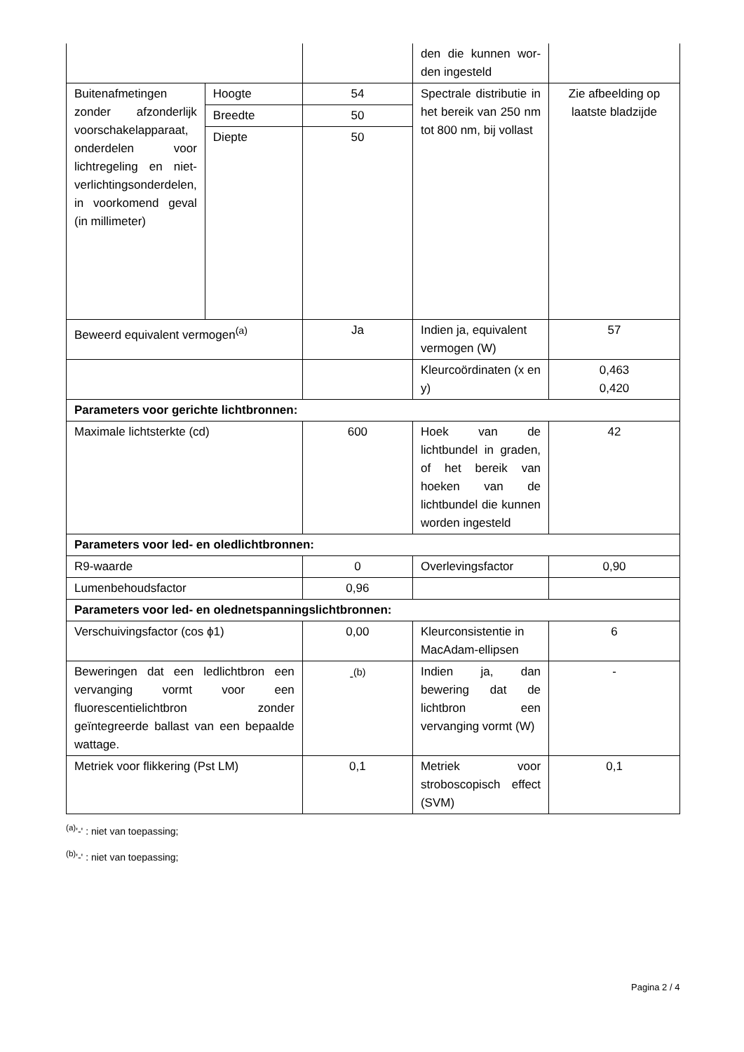| | | | den die kunnen wor-den ingesteld | |
| Buitenafmetingen zonder afzonderlijk voorschakelapparaat, onderdelen voor lichtregeling en niet-verlichtingsonderdelen, in voorkomend geval (in millimeter) | Hoogte | 54 | Spectrale distributie in het bereik van 250 nm tot 800 nm, bij vollast | Zie afbeelding op laatste bladzijde |
| | Breedte | 50 | | |
| | Diepte | 50 | | |
| Beweerd equivalent vermogen<sup>(a)</sup> | | Ja | Indien ja, equivalent vermogen (W) | 57 |
| | | | Kleurcoördinaten (x en y) | 0,463 0,420 |
| Parameters voor gerichte lichtbronnen: | | | | |
| Maximale lichtsterkte (cd) | | 600 | Hoek van de lichtbundel in graden, of het bereik van hoeken van de lichtbundel die kunnen worden ingesteld | 42 |
| Parameters voor led- en oledlichtbronnen: | | | | |
| R9-waarde | | 0 | Overlevingsfactor | 0,90 |
| Lumenbehoudsfactor | | 0,96 | | |
| Parameters voor led- en olednetspanningslichtbronnen: | | | | |
| Verschuivingsfactor (cos ϕ1) | | 0,00 | Kleurconsistentie in MacAdam-ellipsen | 6 |
| Beweringen dat een ledlichtbron een vervanging vormt voor een fluorescentielichtbron zonder geïntegreerde ballast van een bepaalde wattage. | | -<sup>(b)</sup> | Indien ja, dan bewering dat de lichtbron een vervanging vormt (W) | - |
| Metriek voor flikkering (Pst LM) | | 0,1 | Metriek voor stroboscopisch effect (SVM) | 0,1 |
<sup>(a)</sup> '-' : niet van toepassing;
<sup>(b)</sup> '-' : niet van toepassing;
Pagina 2 / 4